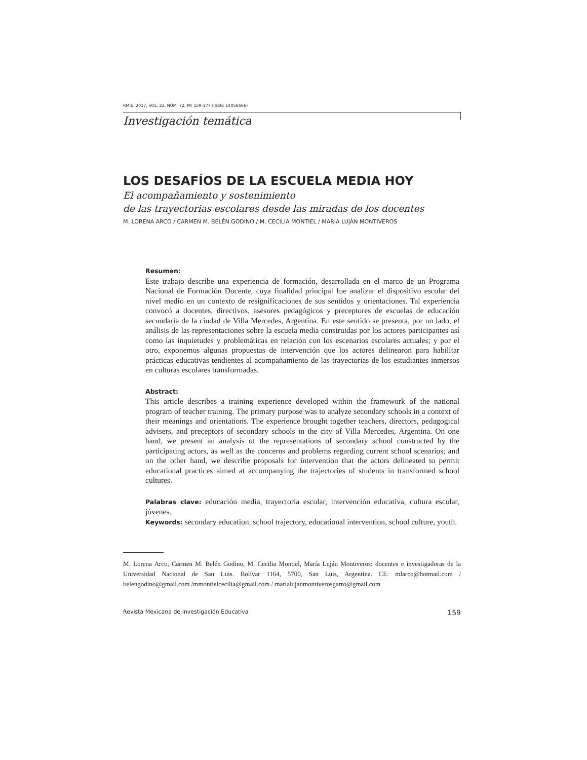RMIE, 2017, VOL. 22, NÚM. 72, PP. 159-177 (ISSN: 14056666)
Investigación temática
LOS DESAFÍOS DE LA ESCUELA MEDIA HOY
El acompañamiento y sostenimiento
de las trayectorias escolares desde las miradas de los docentes
M. LORENA ARCO / CARMEN M. BELÉN GODINO / M. CECILIA MONTIEL / MARÍA LUJÁN MONTIVEROS
Resumen:
Este trabajo describe una experiencia de formación, desarrollada en el marco de un Programa Nacional de Formación Docente, cuya finalidad principal fue analizar el dispositivo escolar del nivel medio en un contexto de resignificaciones de sus sentidos y orientaciones. Tal experiencia convocó a docentes, directivos, asesores pedagógicos y preceptores de escuelas de educación secundaria de la ciudad de Villa Mercedes, Argentina. En este sentido se presenta, por un lado, el análisis de las representaciones sobre la escuela media construidas por los actores participantes así como las inquietudes y problemáticas en relación con los escenarios escolares actuales; y por el otro, exponemos algunas propuestas de intervención que los actores delinearon para habilitar prácticas educativas tendientes al acompañamiento de las trayectorias de los estudiantes inmersos en culturas escolares transformadas.
Abstract:
This article describes a training experience developed within the framework of the national program of teacher training. The primary purpose was to analyze secondary schools in a context of their meanings and orientations. The experience brought together teachers, directors, pedagogical advisers, and preceptors of secondary schools in the city of Villa Mercedes, Argentina. On one hand, we present an analysis of the representations of secondary school constructed by the participating actors, as well as the concerns and problems regarding current school scenarios; and on the other hand, we describe proposals for intervention that the actors delineated to permit educational practices aimed at accompanying the trajectories of students in transformed school cultures.
Palabras clave: educación media, trayectoria escolar, intervención educativa, cultura escolar, jóvenes.
Keywords: secondary education, school trajectory, educational intervention, school culture, youth.
M. Lorena Arco, Carmen M. Belén Godino, M. Cecilia Montiel, María Luján Montiveros: docentes e investigadoras de la Universidad Nacional de San Luis. Bolívar 1164, 5700, San Luis, Argentina. CE: mlarco@hotmail.com / belengodino@gmail.com /mmontielcecilia@gmail.com / marialujanmontiverosgarro@gmail.com
Revista Mexicana de Investigación Educativa 159